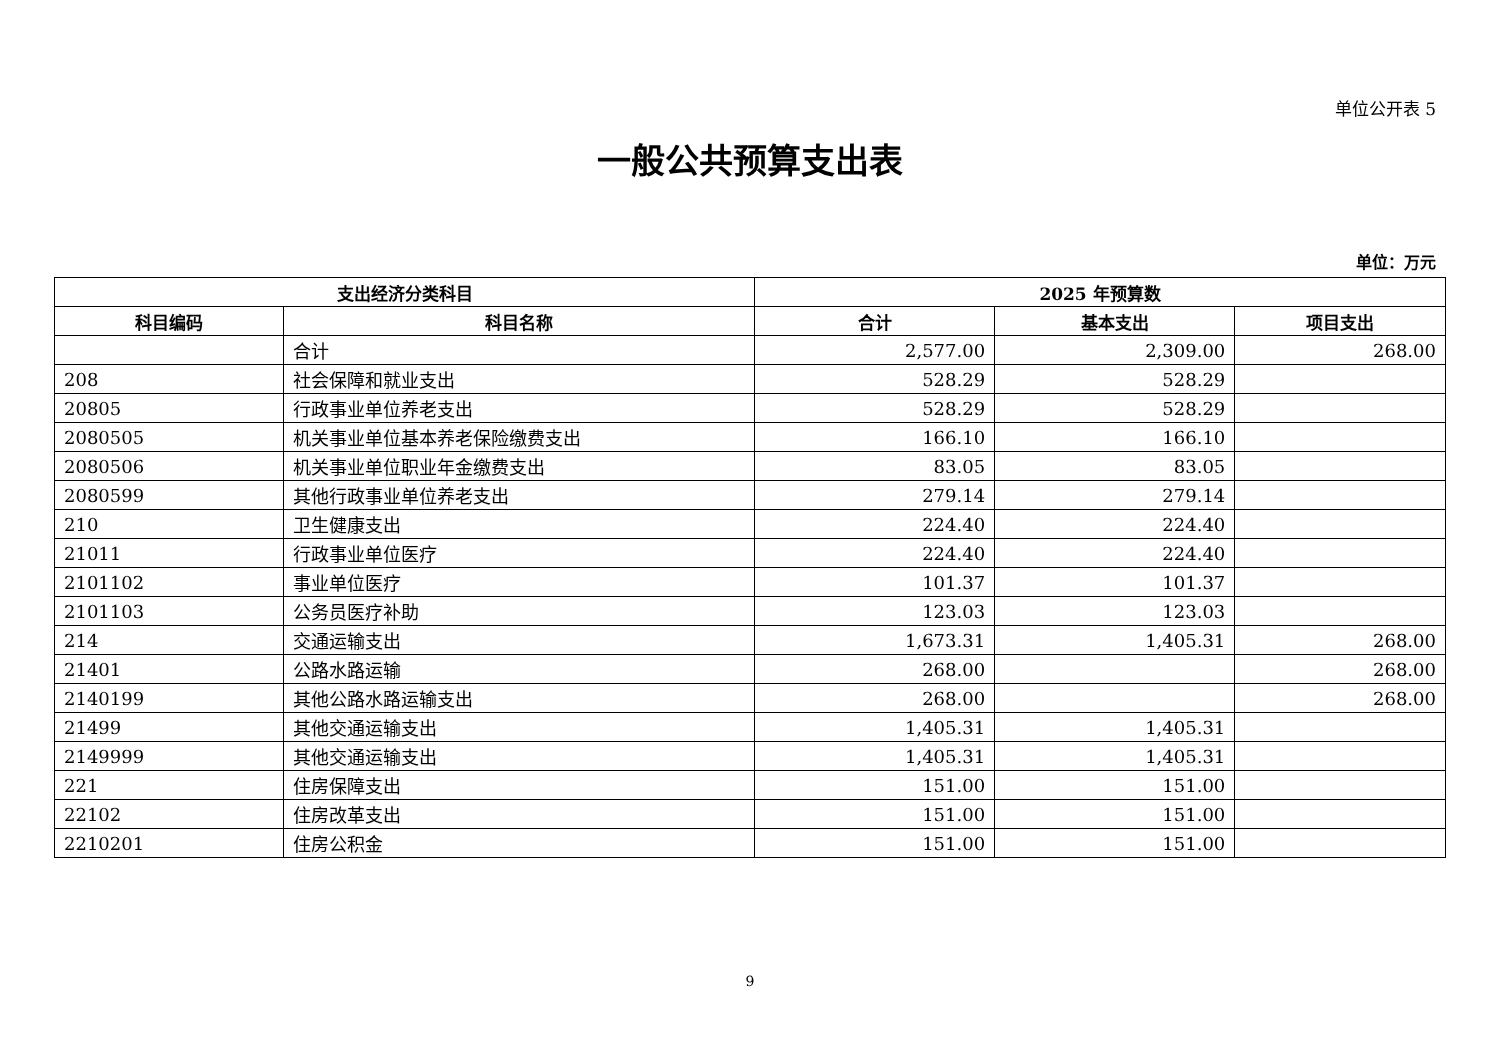单位公开表 5
一般公共预算支出表
单位：万元
| 支出经济分类科目 | | 2025 年预算数 | | |
| --- | --- | --- | --- | --- |
| 科目编码 | 科目名称 | 合计 | 基本支出 | 项目支出 |
| | 合计 | 2,577.00 | 2,309.00 | 268.00 |
| 208 | 社会保障和就业支出 | 528.29 | 528.29 | |
| 20805 | 行政事业单位养老支出 | 528.29 | 528.29 | |
| 2080505 | 机关事业单位基本养老保险缴费支出 | 166.10 | 166.10 | |
| 2080506 | 机关事业单位职业年金缴费支出 | 83.05 | 83.05 | |
| 2080599 | 其他行政事业单位养老支出 | 279.14 | 279.14 | |
| 210 | 卫生健康支出 | 224.40 | 224.40 | |
| 21011 | 行政事业单位医疗 | 224.40 | 224.40 | |
| 2101102 | 事业单位医疗 | 101.37 | 101.37 | |
| 2101103 | 公务员医疗补助 | 123.03 | 123.03 | |
| 214 | 交通运输支出 | 1,673.31 | 1,405.31 | 268.00 |
| 21401 | 公路水路运输 | 268.00 | | 268.00 |
| 2140199 | 其他公路水路运输支出 | 268.00 | | 268.00 |
| 21499 | 其他交通运输支出 | 1,405.31 | 1,405.31 | |
| 2149999 | 其他交通运输支出 | 1,405.31 | 1,405.31 | |
| 221 | 住房保障支出 | 151.00 | 151.00 | |
| 22102 | 住房改革支出 | 151.00 | 151.00 | |
| 2210201 | 住房公积金 | 151.00 | 151.00 | |
9